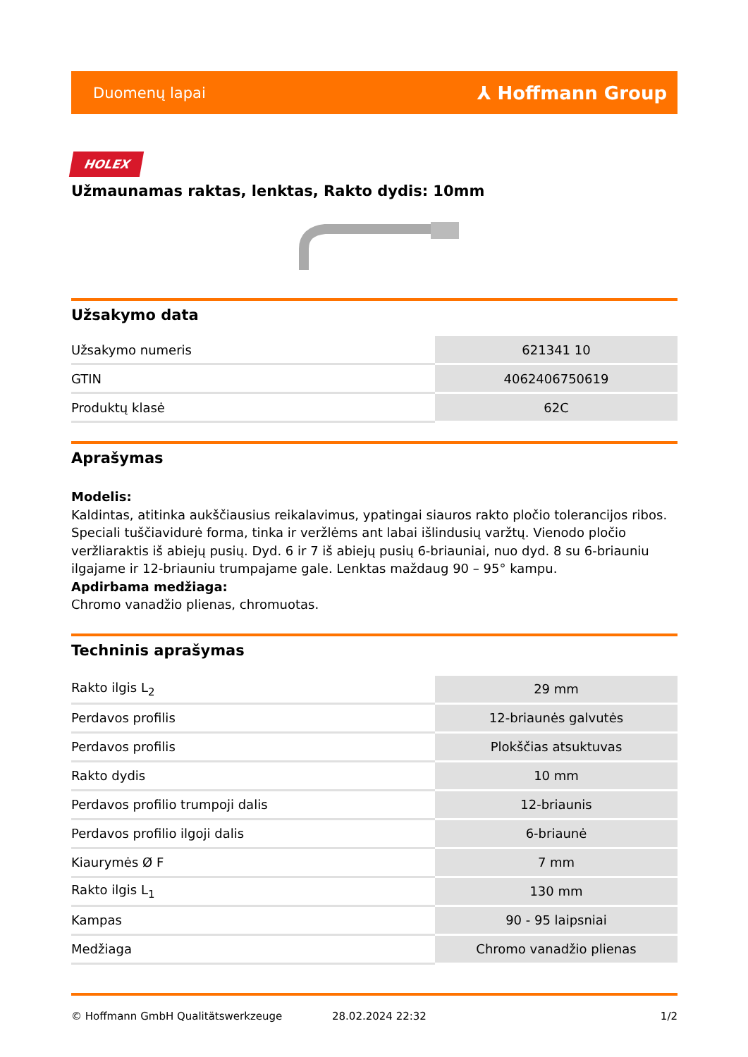Duomenų lapai ⅄ Hoffmann Group
HOLEX
Užmaunamas raktas, lenktas, Rakto dydis: 10mm
Užsakymo data
| Užsakymo numeris | 621341 10 |
| GTIN | 4062406750619 |
| Produktų klasė | 62C |
Aprašymas
Modelis:
Kaldintas, atitinka aukščiausius reikalavimus, ypatingai siauros rakto pločio tolerancijos ribos. Speciali tuščiavidurė forma, tinka ir veržlėms ant labai išlindusių varžtų. Vienodo pločio veržliaraktis iš abiejų pusių. Dyd. 6 ir 7 iš abiejų pusių 6-briauniai, nuo dyd. 8 su 6-briauniu ilgajame ir 12-briauniu trumpajame gale. Lenktas maždaug 90 – 95° kampu.
Apdirbama medžiaga:
Chromo vanadžio plienas, chromuotas.
Techninis aprašymas
| Rakto ilgis L<sub>2</sub> | 29 mm |
| Perdavos profilis | 12-briaunės galvutės |
| Perdavos profilis | Plokščias atsuktuvas |
| Rakto dydis | 10 mm |
| Perdavos profilio trumpoji dalis | 12-briaunis |
| Perdavos profilio ilgoji dalis | 6-briaunė |
| Kiaurymės Ø F | 7 mm |
| Rakto ilgis L<sub>1</sub> | 130 mm |
| Kampas | 90 - 95 laipsniai |
| Medžiaga | Chromo vanadžio plienas |
© Hoffmann GmbH Qualitätswerkzeuge 28.02.2024 22:32 1/2